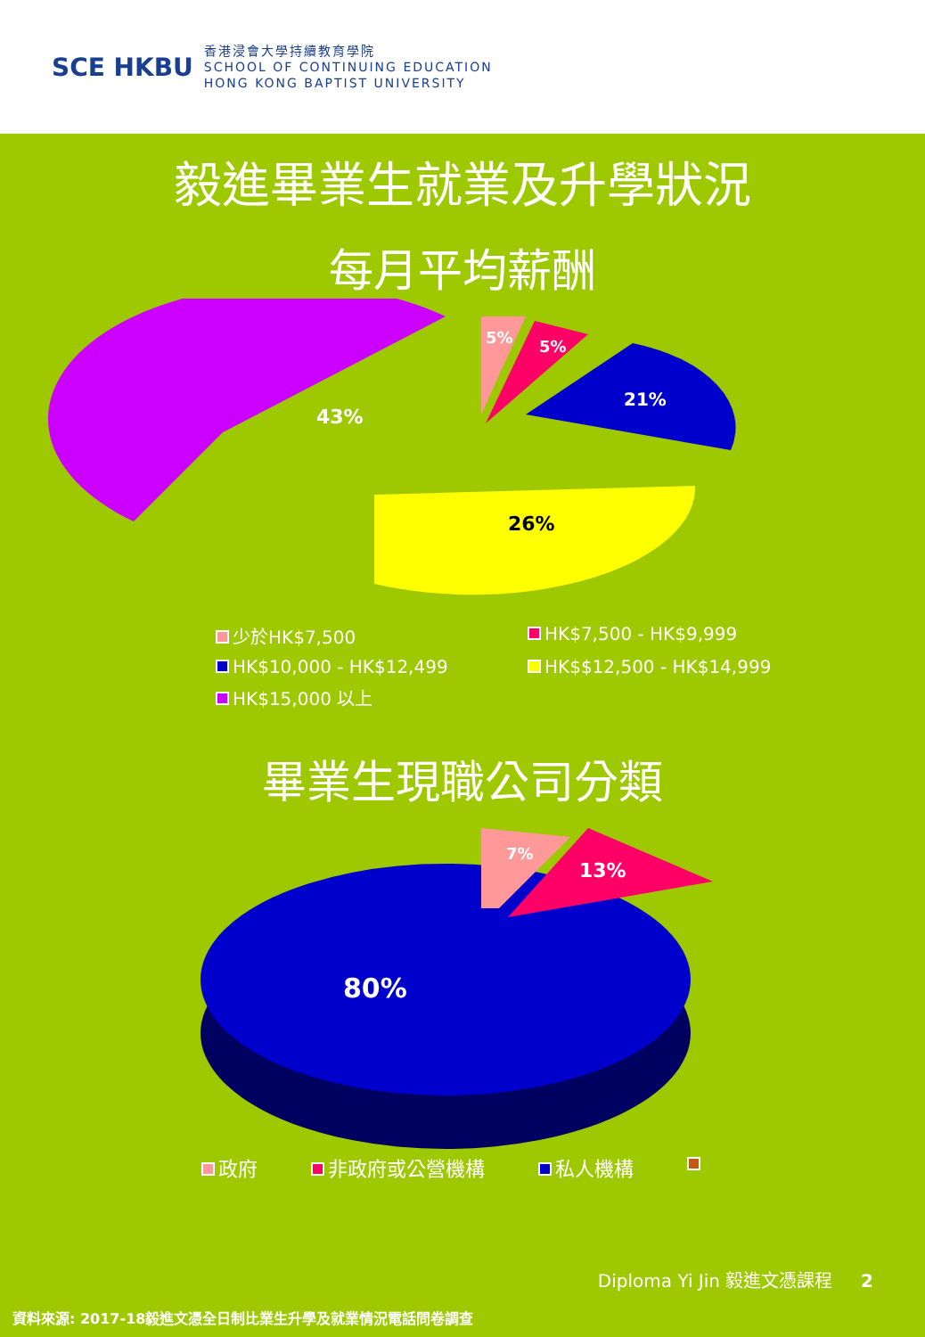SCE HKBU
香港浸會大學持續教育學院
SCHOOL OF CONTINUING EDUCATION
HONG KONG BAPTIST UNIVERSITY
毅進畢業生就業及升學狀況
每月平均薪酬
43%
5%
5%
21%
26%
少於HK$7,500
HK$7,500 - HK$9,999
HK$10,000 - HK$12,499
HK$$12,500 - HK$14,999
HK$15,000 以上
畢業生現職公司分類
80%
7%
13%
政府 非政府或公營機構 私人機構
Diploma Yi Jin 毅進文憑課程 2
資料來源: 2017-18毅進文憑全日制比業生升學及就業情況電話問卷調查